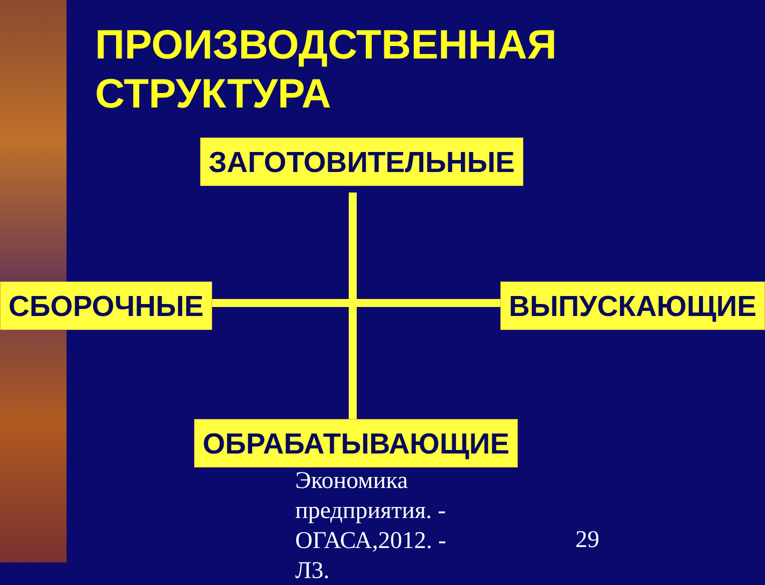ПРОИЗВОДСТВЕННАЯ
СТРУКТУРА
ЗАГОТОВИТЕЛЬНЫЕ
СБОРОЧНЫЕ ВЫПУСКАЮЩИЕ
ОБРАБАТЫВАЮЩИЕ
Экономика предприятия. - ОГАСА,2012. - Л3.
29